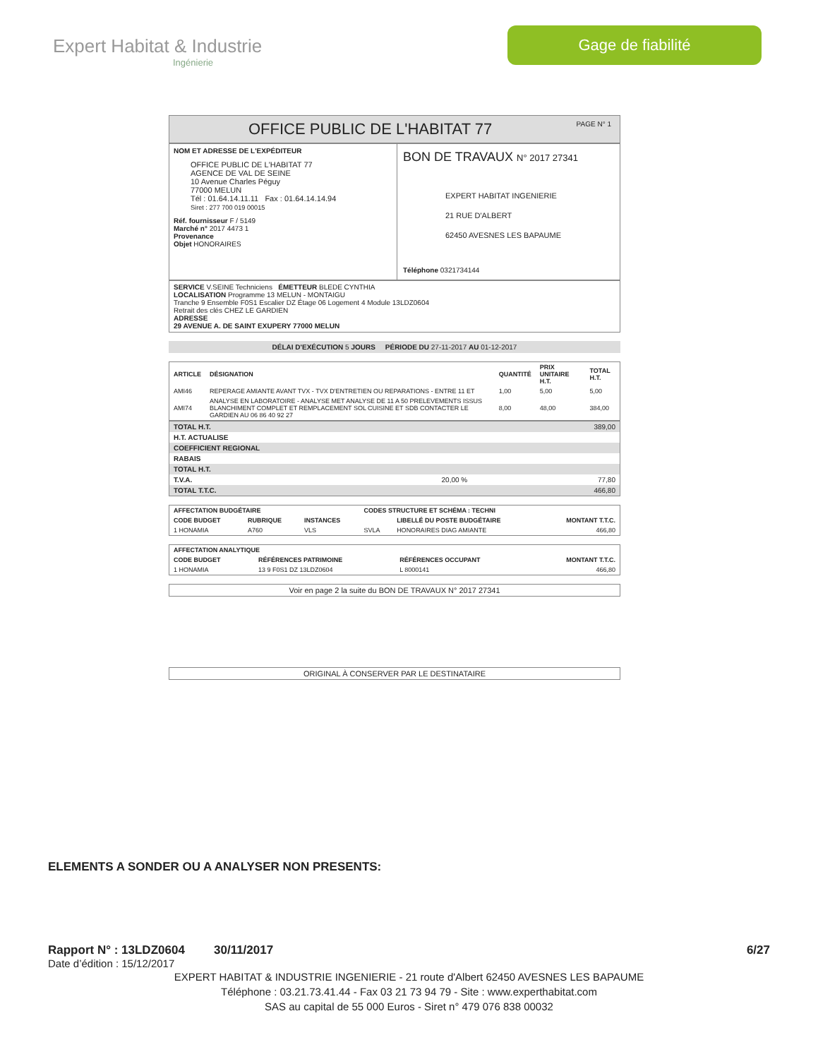Expert Habitat & Industrie
Ingénierie
Gage de fiabilité
OFFICE PUBLIC DE L'HABITAT 77 PAGE N° 1
NOM ET ADRESSE DE L'EXPÉDITEUR
OFFICE PUBLIC DE L'HABITAT 77
AGENCE DE VAL DE SEINE
10 Avenue Charles Péguy
77000 MELUN
Tél : 01.64.14.11.11 Fax : 01.64.14.14.94
Siret : 277 700 019 00015
Réf. fournisseur F / 5149
Marché n° 2017 4473 1
Provenance
Objet HONORAIRES
BON DE TRAVAUX N° 2017 27341
EXPERT HABITAT INGENIERIE
21 RUE D'ALBERT
62450 AVESNES LES BAPAUME
Téléphone 0321734144
SERVICE V.SEINE Techniciens ÉMETTEUR BLEDE CYNTHIA
LOCALISATION Programme 13 MELUN - MONTAIGU
Tranche 9 Ensemble F0S1 Escalier DZ Étage 06 Logement 4 Module 13LDZ0604
Retrait des clés CHEZ LE GARDIEN
ADRESSE
29 AVENUE A. DE SAINT EXUPERY 77000 MELUN
DÉLAI D'EXÉCUTION 5 JOURS PÉRIODE DU 27-11-2017 AU 01-12-2017
| ARTICLE | DÉSIGNATION | QUANTITÉ | PRIX UNITAIRE H.T. | TOTAL H.T. |
| --- | --- | --- | --- | --- |
| AMI46 | REPERAGE AMIANTE AVANT TVX - TVX D'ENTRETIEN OU REPARATIONS - ENTRE 11 ET | 1,00 | 5,00 | 5,00 |
| AMI74 | ANALYSE EN LABORATOIRE - ANALYSE MET ANALYSE DE 11 A 50 PRELEVEMENTS ISSUS BLANCHIMENT COMPLET ET REMPLACEMENT SOL CUISINE ET SDB CONTACTER LE GARDIEN AU 06 86 40 92 27 | 8,00 | 48,00 | 384,00 |
| TOTAL H.T. | | 389,00 |
| H.T. ACTUALISE | | |
| COEFFICIENT REGIONAL | | |
| RABAIS | | |
| TOTAL H.T. | | |
| T.V.A. | 20,00 % | 77,80 |
| TOTAL T.T.C. | | 466,80 |
| AFFECTATION BUDGÉTAIRE | | | CODES STRUCTURE ET SCHÉMA : TECHNI | | |
| --- | --- | --- | --- | --- | --- |
| CODE BUDGET | RUBRIQUE | INSTANCES | | LIBELLÉ DU POSTE BUDGÉTAIRE | MONTANT T.T.C. |
| 1 HONAMIA | A760 | VLS | SVLA | HONORAIRES DIAG AMIANTE | 466,80 |
| AFFECTATION ANALYTIQUE | | | |
| --- | --- | --- | --- |
| CODE BUDGET | RÉFÉRENCES PATRIMOINE | RÉFÉRENCES OCCUPANT | MONTANT T.T.C. |
| 1 HONAMIA | 13 9 F0S1 DZ 13LDZ0604 | L 8000141 | 466,80 |
Voir en page 2 la suite du BON DE TRAVAUX N° 2017 27341
ORIGINAL À CONSERVER PAR LE DESTINATAIRE
ELEMENTS A SONDER OU A ANALYSER NON PRESENTS:
Rapport N° : 13LDZ0604 30/11/2017 6/27
Date d’édition : 15/12/2017
EXPERT HABITAT & INDUSTRIE INGENIERIE - 21 route d'Albert 62450 AVESNES LES BAPAUME
Téléphone : 03.21.73.41.44 - Fax 03 21 73 94 79 - Site : www.experthabitat.com
SAS au capital de 55 000 Euros - Siret n° 479 076 838 00032